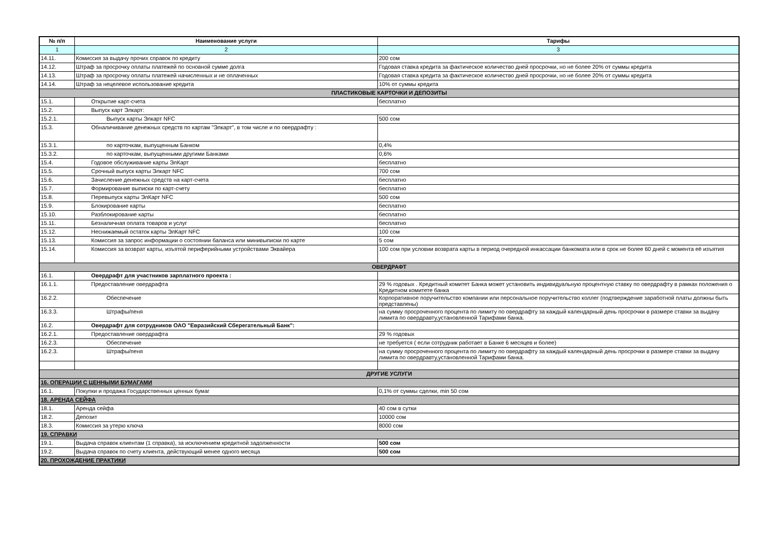| № п/п | Наименование услуги | Тарифы |
| --- | --- | --- |
| 1 | 2 | 3 |
| 14.11. | Комиссия за выдачу прочих справок по кредиту | 200 сом |
| 14.12. | Штраф за просрочку оплаты платежей по основной сумме долга | Годовая ставка кредита за фактическое количество дней просрочки, но не более 20% от суммы кредита |
| 14.13. | Штраф за просрочку оплаты платежей начисленных и не оплаченных | Годовая ставка кредита за фактическое количество дней просрочки, но не более 20% от суммы кредита |
| 14.14. | Штраф за нецелевое использование кредита | 10% от суммы кредита |
| ПЛАСТИКОВЫЕ КАРТОЧКИ И ДЕПОЗИТЫ | | |
| 15.1. | Открытие карт-счета | бесплатно |
| 15.2. | Выпуск карт Элкарт: | |
| 15.2.1. | Выпуск карты Элкарт NFC | 500 сом |
| 15.3. | Обналичивание денежных средств по картам "Элкарт", в том числе и по овердрафту : | |
| 15.3.1. | по карточкам, выпущенным Банком | 0,4% |
| 15.3.2. | по карточкам, выпущенными другими Банками | 0,6% |
| 15.4. | Годовое обслуживание карты ЭлКарт | бесплатно |
| 15.5. | Срочный выпуск карты Элкарт NFC | 700 сом |
| 15.6. | Зачисление денежных средств на карт-счета | бесплатно |
| 15.7. | Формирование выписки по карт-счету | бесплатно |
| 15.8. | Перевыпуск карты ЭлКарт NFC | 500 сом |
| 15.9. | Блокирование карты | бесплатно |
| 15.10. | Разблокирование карты | бесплатно |
| 15.11. | Безналичная оплата товаров и услуг | бесплатно |
| 15.12. | Неснижаемый остаток карты ЭлКарт NFC | 100 сом |
| 15.13. | Комиссия за запрос информации о состоянии баланса или минивыписки по карте | 5 сом |
| 15.14. | Комиссия за возврат карты, изъятой периферийными устройствами Эквайера | 100 сом при условии возврата карты в период очередной инкассации банкомата или в срок не более 60 дней с момента её изъятия |
| ОВЕРДРАФТ | | |
| 16.1. | Овердрафт для участников зарплатного проекта : | |
| 16.1.1. | Предоставление овердрафта | 29 % годовых . Кредитный комитет Банка может установить индивидуальную процентную ставку по овердрафту в рамках положения о Кредитном комитете банка |
| 16.2.2. | Обеспечение | Корпоративное поручительство компании или персональное поручительство коллег (подтверждение заработной платы должны быть представлены) |
| 16.3.3. | Штрафы/пеня | на сумму просроченного процента по лимиту по овердрафту за каждый календарный день просрочки в размере ставки за выдачу лимита по овердравту,установленной Тарифами банка. |
| 16.2. | Овердрафт для сотрудников ОАО "Евразийский Сберегательный Банк": | |
| 16.2.1. | Предоставление овердрафта | 29 % годовых |
| 16.2.3. | Обеспечение | не требуется ( если сотрудник работает в Банке 6 месяцев и более) |
| 16.2.3. | Штрафы/пеня | на сумму просроченного процента по лимиту по овердрафту за каждый календарный день просрочки в размере ставки за выдачу лимита по овердравту,установленной Тарифами банка. |
| ДРУГИЕ УСЛУГИ | | |
| 16. ОПЕРАЦИИ С ЦЕННЫМИ БУМАГАМИ | | |
| 16.1. | Покупки и продажа Государственных ценных бумаг | 0,1% от суммы сделки, min 50 сом |
| 18. АРЕНДА СЕЙФА | | |
| 18.1. | Аренда сейфа | 40 сом в сутки |
| 18.2. | Депозит | 10000 сом |
| 18.3. | Комиссия за утерю ключа | 8000 сом |
| 19. СПРАВКИ | | |
| 19.1. | Выдача справок клиентам (1 справка), за исключением кредитной задолженности | 500 сом |
| 19.2. | Выдача справок по счету клиента, действующий менее одного месяца | 500 сом |
| 20. ПРОХОЖДЕНИЕ ПРАКТИКИ | | |